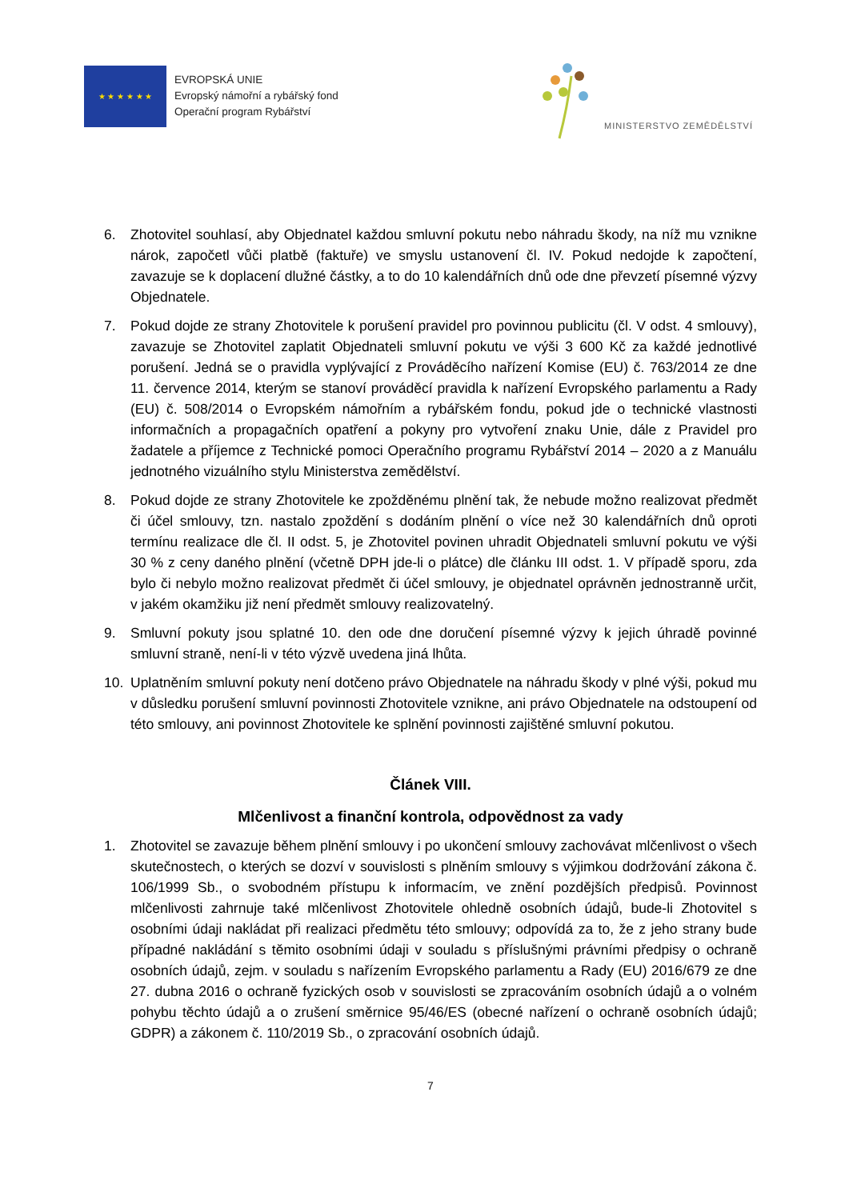★ ★ ★ ★ ★ ★
EVROPSKÁ UNIE
Evropský námořní a rybářský fond
Operační program Rybářství
MINISTERSTVO ZEMĚDĚLSTVÍ
6. Zhotovitel souhlasí, aby Objednatel každou smluvní pokutu nebo náhradu škody, na níž mu vznikne nárok, započetl vůči platbě (faktuře) ve smyslu ustanovení čl. IV. Pokud nedojde k započtení, zavazuje se k doplacení dlužné částky, a to do 10 kalendářních dnů ode dne převzetí písemné výzvy Objednatele.
7. Pokud dojde ze strany Zhotovitele k porušení pravidel pro povinnou publicitu (čl. V odst. 4 smlouvy), zavazuje se Zhotovitel zaplatit Objednateli smluvní pokutu ve výši 3 600 Kč za každé jednotlivé porušení. Jedná se o pravidla vyplývající z Prováděcího nařízení Komise (EU) č. 763/2014 ze dne 11. července 2014, kterým se stanoví prováděcí pravidla k nařízení Evropského parlamentu a Rady (EU) č. 508/2014 o Evropském námořním a rybářském fondu, pokud jde o technické vlastnosti informačních a propagačních opatření a pokyny pro vytvoření znaku Unie, dále z Pravidel pro žadatele a příjemce z Technické pomoci Operačního programu Rybářství 2014 – 2020 a z Manuálu jednotného vizuálního stylu Ministerstva zemědělství.
8. Pokud dojde ze strany Zhotovitele ke zpožděnému plnění tak, že nebude možno realizovat předmět či účel smlouvy, tzn. nastalo zpoždění s dodáním plnění o více než 30 kalendářních dnů oproti termínu realizace dle čl. II odst. 5, je Zhotovitel povinen uhradit Objednateli smluvní pokutu ve výši 30 % z ceny daného plnění (včetně DPH jde-li o plátce) dle článku III odst. 1. V případě sporu, zda bylo či nebylo možno realizovat předmět či účel smlouvy, je objednatel oprávněn jednostranně určit, v jakém okamžiku již není předmět smlouvy realizovatelný.
9. Smluvní pokuty jsou splatné 10. den ode dne doručení písemné výzvy k jejich úhradě povinné smluvní straně, není-li v této výzvě uvedena jiná lhůta.
10. Uplatněním smluvní pokuty není dotčeno právo Objednatele na náhradu škody v plné výši, pokud mu v důsledku porušení smluvní povinnosti Zhotovitele vznikne, ani právo Objednatele na odstoupení od této smlouvy, ani povinnost Zhotovitele ke splnění povinnosti zajištěné smluvní pokutou.
Článek VIII.
Mlčenlivost a finanční kontrola, odpovědnost za vady
1. Zhotovitel se zavazuje během plnění smlouvy i po ukončení smlouvy zachovávat mlčenlivost o všech skutečnostech, o kterých se dozví v souvislosti s plněním smlouvy s výjimkou dodržování zákona č. 106/1999 Sb., o svobodném přístupu k informacím, ve znění pozdějších předpisů. Povinnost mlčenlivosti zahrnuje také mlčenlivost Zhotovitele ohledně osobních údajů, bude-li Zhotovitel s osobními údaji nakládat při realizaci předmětu této smlouvy; odpovídá za to, že z jeho strany bude případné nakládání s těmito osobními údaji v souladu s příslušnými právními předpisy o ochraně osobních údajů, zejm. v souladu s nařízením Evropského parlamentu a Rady (EU) 2016/679 ze dne 27. dubna 2016 o ochraně fyzických osob v souvislosti se zpracováním osobních údajů a o volném pohybu těchto údajů a o zrušení směrnice 95/46/ES (obecné nařízení o ochraně osobních údajů; GDPR) a zákonem č. 110/2019 Sb., o zpracování osobních údajů.
7